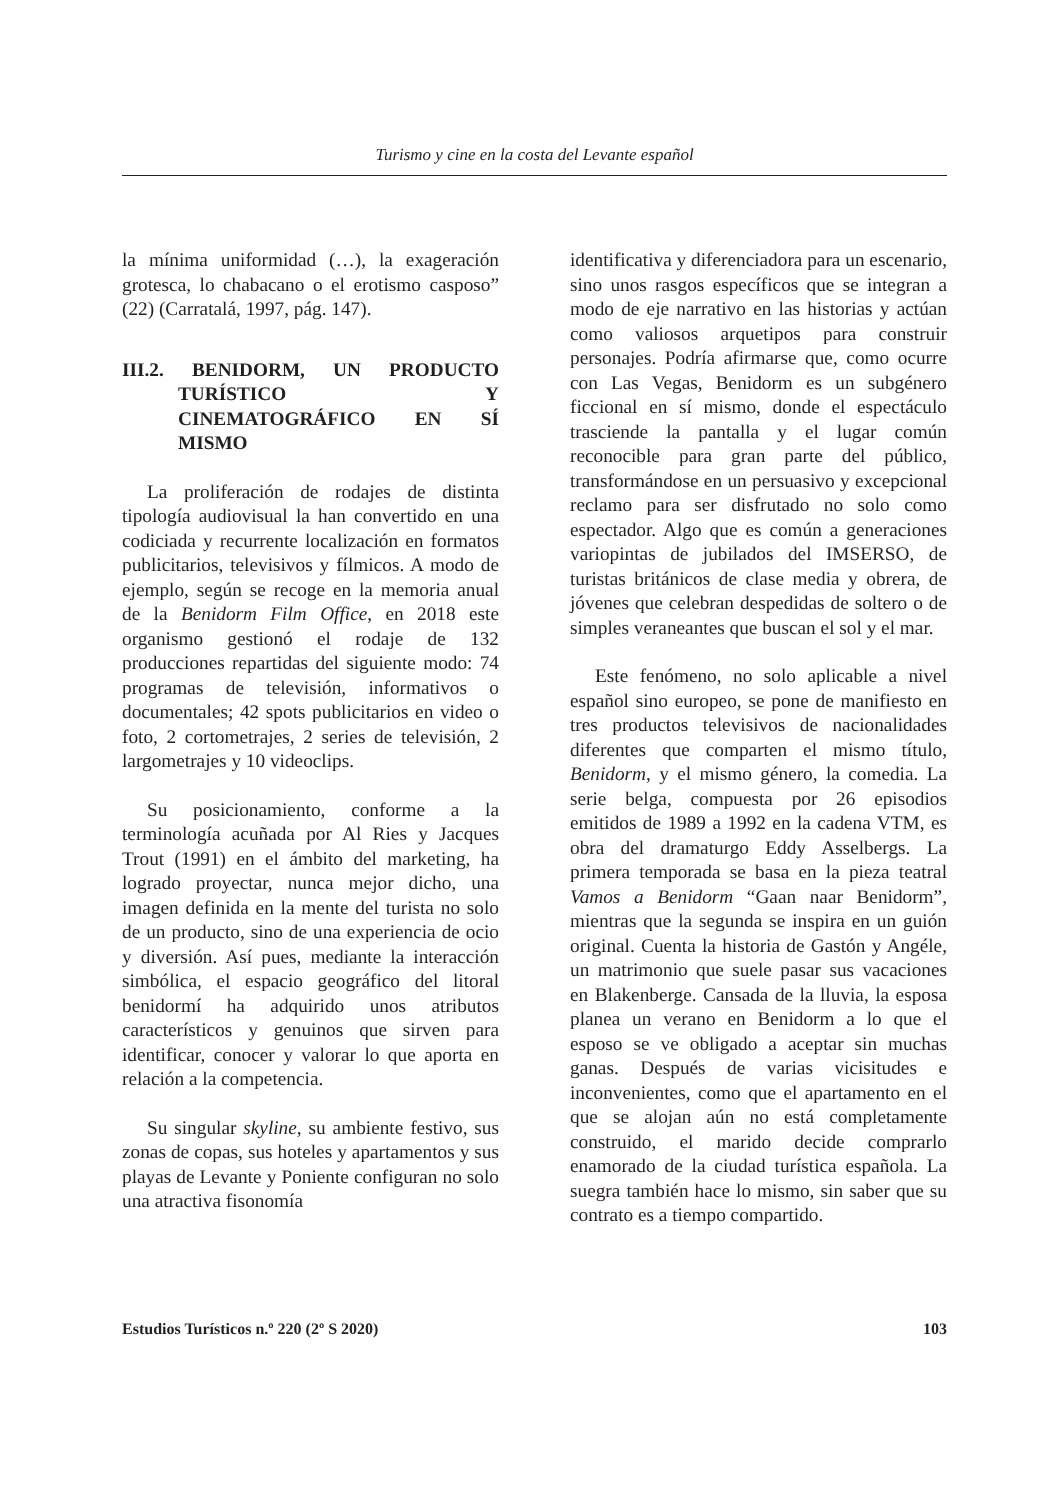Turismo y cine en la costa del Levante español
la mínima uniformidad (…), la exageración grotesca, lo chabacano o el erotismo casposo” (22) (Carratalá, 1997, pág. 147).
III.2. BENIDORM, UN PRODUCTO TURÍSTICO Y CINEMATOGRÁFICO EN SÍ MISMO
La proliferación de rodajes de distinta tipología audiovisual la han convertido en una codiciada y recurrente localización en formatos publicitarios, televisivos y fílmicos. A modo de ejemplo, según se recoge en la memoria anual de la Benidorm Film Office, en 2018 este organismo gestionó el rodaje de 132 producciones repartidas del siguiente modo: 74 programas de televisión, informativos o documentales; 42 spots publicitarios en video o foto, 2 cortometrajes, 2 series de televisión, 2 largometrajes y 10 videoclips.
Su posicionamiento, conforme a la terminología acuñada por Al Ries y Jacques Trout (1991) en el ámbito del marketing, ha logrado proyectar, nunca mejor dicho, una imagen definida en la mente del turista no solo de un producto, sino de una experiencia de ocio y diversión. Así pues, mediante la interacción simbólica, el espacio geográfico del litoral benidormí ha adquirido unos atributos característicos y genuinos que sirven para identificar, conocer y valorar lo que aporta en relación a la competencia.
Su singular skyline, su ambiente festivo, sus zonas de copas, sus hoteles y apartamentos y sus playas de Levante y Poniente configuran no solo una atractiva fisonomía
identificativa y diferenciadora para un escenario, sino unos rasgos específicos que se integran a modo de eje narrativo en las historias y actúan como valiosos arquetipos para construir personajes. Podría afirmarse que, como ocurre con Las Vegas, Benidorm es un subgénero ficcional en sí mismo, donde el espectáculo trasciende la pantalla y el lugar común reconocible para gran parte del público, transformándose en un persuasivo y excepcional reclamo para ser disfrutado no solo como espectador. Algo que es común a generaciones variopintas de jubilados del IMSERSO, de turistas británicos de clase media y obrera, de jóvenes que celebran despedidas de soltero o de simples veraneantes que buscan el sol y el mar.
Este fenómeno, no solo aplicable a nivel español sino europeo, se pone de manifiesto en tres productos televisivos de nacionalidades diferentes que comparten el mismo título, Benidorm, y el mismo género, la comedia. La serie belga, compuesta por 26 episodios emitidos de 1989 a 1992 en la cadena VTM, es obra del dramaturgo Eddy Asselbergs. La primera temporada se basa en la pieza teatral Vamos a Benidorm “Gaan naar Benidorm”, mientras que la segunda se inspira en un guión original. Cuenta la historia de Gastón y Angéle, un matrimonio que suele pasar sus vacaciones en Blakenberge. Cansada de la lluvia, la esposa planea un verano en Benidorm a lo que el esposo se ve obligado a aceptar sin muchas ganas. Después de varias vicisitudes e inconvenientes, como que el apartamento en el que se alojan aún no está completamente construido, el marido decide comprarlo enamorado de la ciudad turística española. La suegra también hace lo mismo, sin saber que su contrato es a tiempo compartido.
Estudios Turísticos n.º 220 (2º S 2020) 103